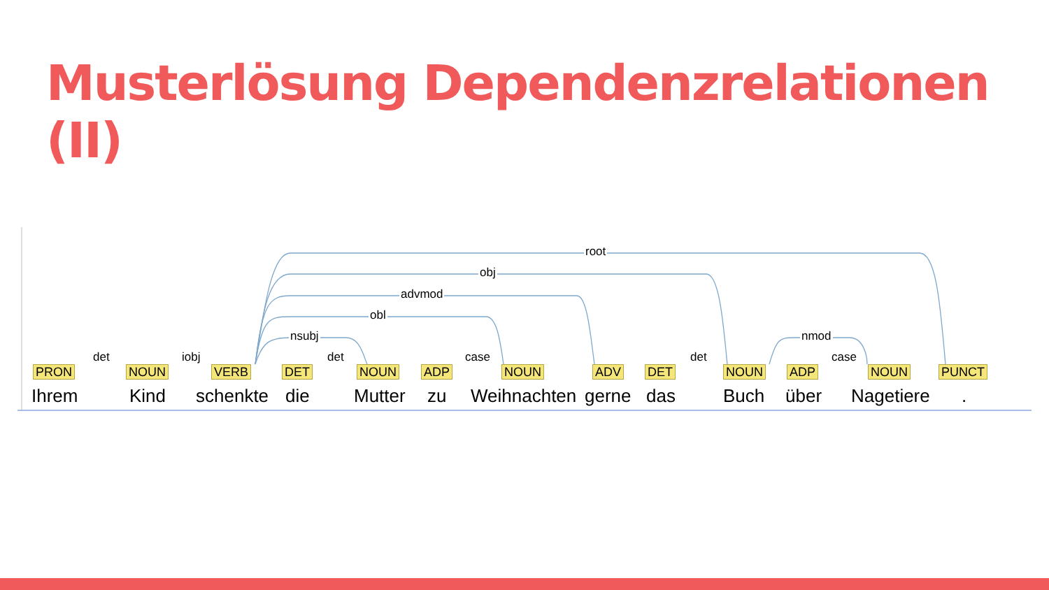Musterlösung Dependenzrelationen (II)
root
obj
advmod
obl
nsubj nmod
det iobj det case det case
PRON
Ihrem
NOUN
Kind
VERB
schenkte
DET
die
NOUN
Mutter
ADP
zu
NOUN
Weihnachten
ADV
gerne
DET
das
NOUN
Buch
ADP
über
NOUN
Nagetiere
PUNCT.